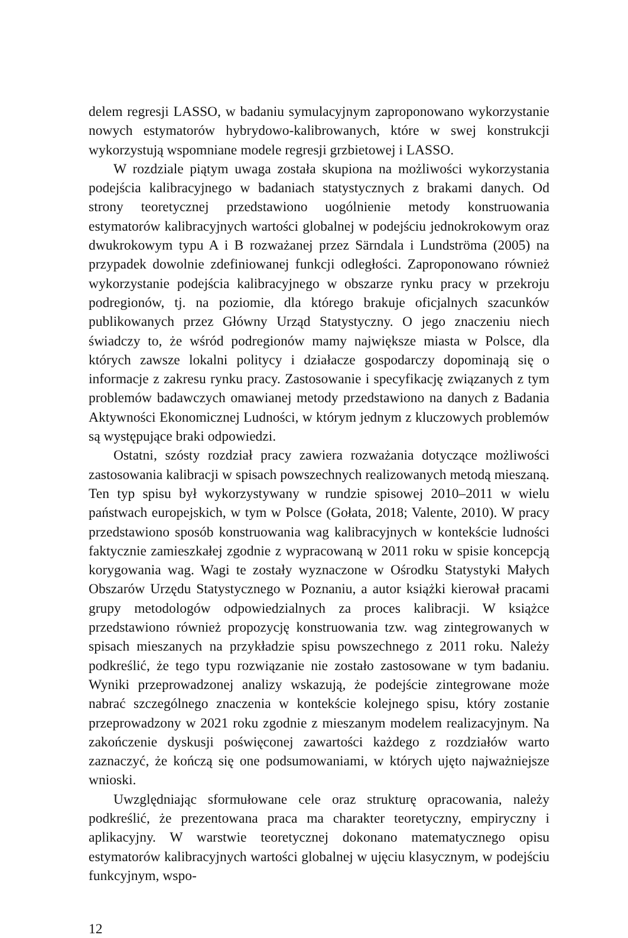delem regresji LASSO, w badaniu symulacyjnym zaproponowano wykorzystanie nowych estymatorów hybrydowo-kalibrowanych, które w swej konstrukcji wykorzystują wspomniane modele regresji grzbietowej i LASSO.
W rozdziale piątym uwaga została skupiona na możliwości wykorzystania podejścia kalibracyjnego w badaniach statystycznych z brakami danych. Od strony teoretycznej przedstawiono uogólnienie metody konstruowania estymatorów kalibracyjnych wartości globalnej w podejściu jednokrokowym oraz dwukrokowym typu A i B rozważanej przez Särndala i Lundströma (2005) na przypadek dowolnie zdefiniowanej funkcji odległości. Zaproponowano również wykorzystanie podejścia kalibracyjnego w obszarze rynku pracy w przekroju podregionów, tj. na poziomie, dla którego brakuje oficjalnych szacunków publikowanych przez Główny Urząd Statystyczny. O jego znaczeniu niech świadczy to, że wśród podregionów mamy największe miasta w Polsce, dla których zawsze lokalni politycy i działacze gospodarczy dopominają się o informacje z zakresu rynku pracy. Zastosowanie i specyfikację związanych z tym problemów badawczych omawianej metody przedstawiono na danych z Badania Aktywności Ekonomicznej Ludności, w którym jednym z kluczowych problemów są występujące braki odpowiedzi.
Ostatni, szósty rozdział pracy zawiera rozważania dotyczące możliwości zastosowania kalibracji w spisach powszechnych realizowanych metodą mieszaną. Ten typ spisu był wykorzystywany w rundzie spisowej 2010–2011 w wielu państwach europejskich, w tym w Polsce (Gołata, 2018; Valente, 2010). W pracy przedstawiono sposób konstruowania wag kalibracyjnych w kontekście ludności faktycznie zamieszkałej zgodnie z wypracowaną w 2011 roku w spisie koncepcją korygowania wag. Wagi te zostały wyznaczone w Ośrodku Statystyki Małych Obszarów Urzędu Statystycznego w Poznaniu, a autor książki kierował pracami grupy metodologów odpowiedzialnych za proces kalibracji. W książce przedstawiono również propozycję konstruowania tzw. wag zintegrowanych w spisach mieszanych na przykładzie spisu powszechnego z 2011 roku. Należy podkreślić, że tego typu rozwiązanie nie zostało zastosowane w tym badaniu. Wyniki przeprowadzonej analizy wskazują, że podejście zintegrowane może nabrać szczególnego znaczenia w kontekście kolejnego spisu, który zostanie przeprowadzony w 2021 roku zgodnie z mieszanym modelem realizacyjnym. Na zakończenie dyskusji poświęconej zawartości każdego z rozdziałów warto zaznaczyć, że kończą się one podsumowaniami, w których ujęto najważniejsze wnioski.
Uwzględniając sformułowane cele oraz strukturę opracowania, należy podkreślić, że prezentowana praca ma charakter teoretyczny, empiryczny i aplikacyjny. W warstwie teoretycznej dokonano matematycznego opisu estymatorów kalibracyjnych wartości globalnej w ujęciu klasycznym, w podejściu funkcyjnym, wspo-
12